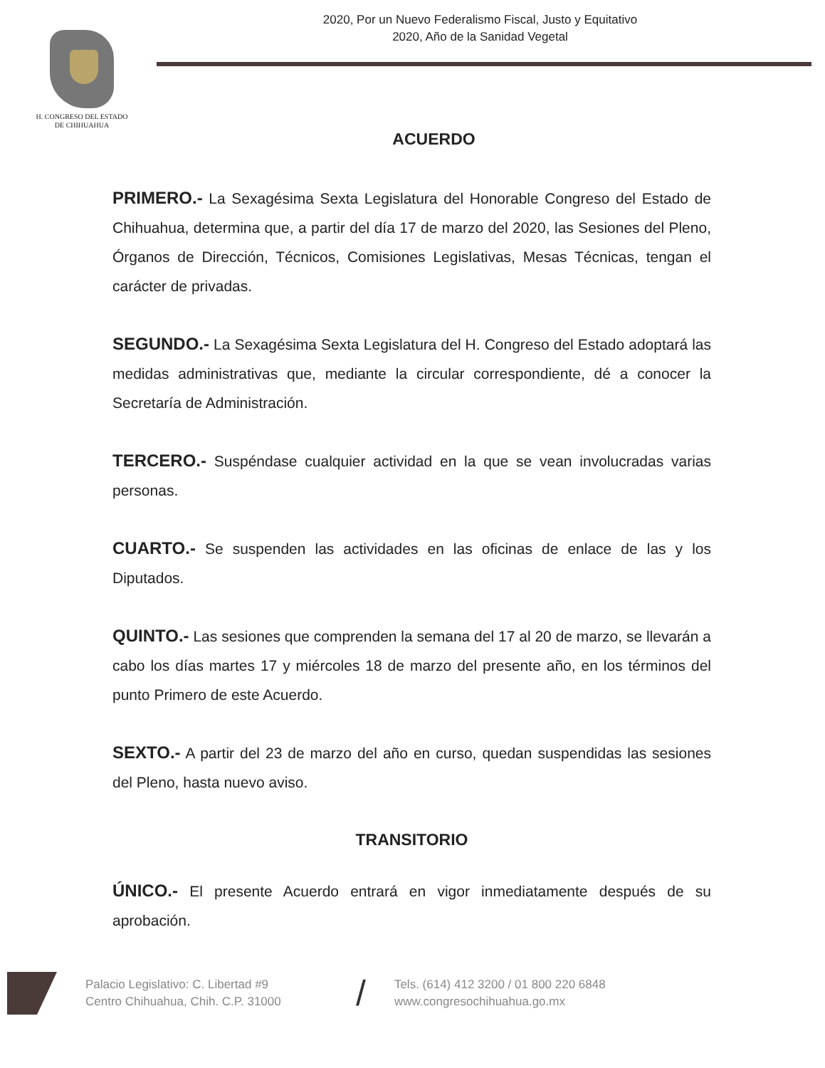H. CONGRESO DEL ESTADO
DE CHIHUAHUA
2020, Por un Nuevo Federalismo Fiscal, Justo y Equitativo
2020, Año de la Sanidad Vegetal
ACUERDO
PRIMERO.- La Sexagésima Sexta Legislatura del Honorable Congreso del Estado de Chihuahua, determina que, a partir del día 17 de marzo del 2020, las Sesiones del Pleno, Órganos de Dirección, Técnicos, Comisiones Legislativas, Mesas Técnicas, tengan el carácter de privadas.
SEGUNDO.- La Sexagésima Sexta Legislatura del H. Congreso del Estado adoptará las medidas administrativas que, mediante la circular correspondiente, dé a conocer la Secretaría de Administración.
TERCERO.- Suspéndase cualquier actividad en la que se vean involucradas varias personas.
CUARTO.- Se suspenden las actividades en las oficinas de enlace de las y los Diputados.
QUINTO.- Las sesiones que comprenden la semana del 17 al 20 de marzo, se llevarán a cabo los días martes 17 y miércoles 18 de marzo del presente año, en los términos del punto Primero de este Acuerdo.
SEXTO.- A partir del 23 de marzo del año en curso, quedan suspendidas las sesiones del Pleno, hasta nuevo aviso.
TRANSITORIO
ÚNICO.- El presente Acuerdo entrará en vigor inmediatamente después de su aprobación.
Palacio Legislativo: C. Libertad #9
Centro Chihuahua, Chih. C.P. 31000
/
Tels. (614) 412 3200 / 01 800 220 6848
www.congresochihuahua.go.mx